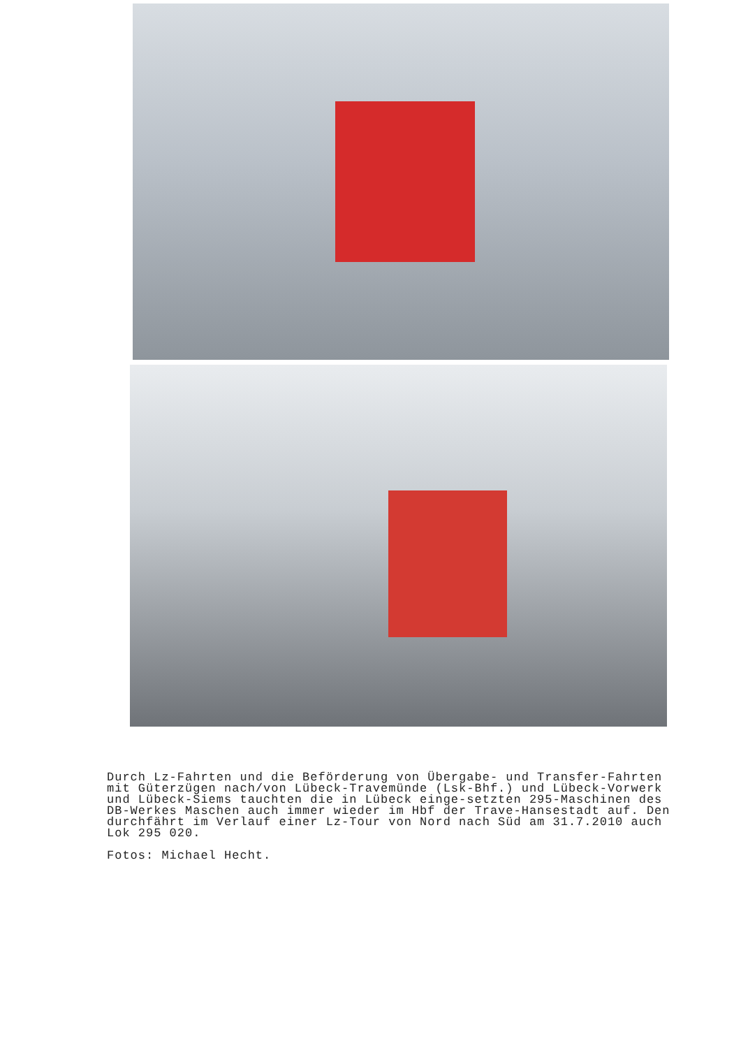Durch Lz-Fahrten und die Beförderung von Übergabe- und Transfer-Fahrten mit Güterzügen nach/von Lübeck-Travemünde (Lsk-Bhf.) und Lübeck-Vorwerk und Lübeck-Siems tauchten die in Lübeck einge-setzten 295-Maschinen des DB-Werkes Maschen auch immer wieder im Hbf der Trave-Hansestadt auf. Den durchfährt im Verlauf einer Lz-Tour von Nord nach Süd am 31.7.2010 auch Lok 295 020.
Fotos: Michael Hecht.